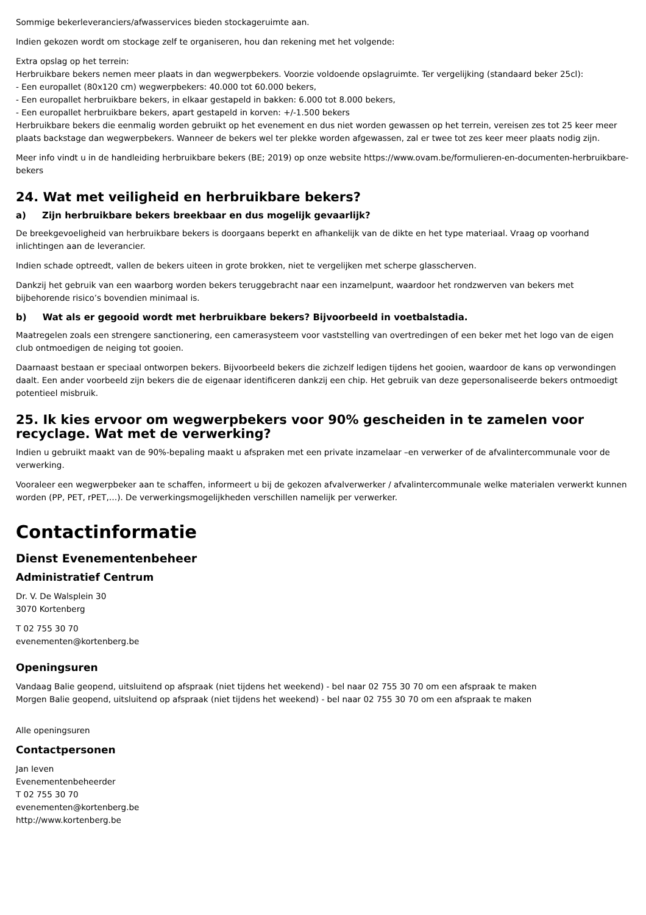Sommige bekerleveranciers/afwasservices bieden stockageruimte aan.
Indien gekozen wordt om stockage zelf te organiseren, hou dan rekening met het volgende:
Extra opslag op het terrein:
Herbruikbare bekers nemen meer plaats in dan wegwerpbekers. Voorzie voldoende opslagruimte. Ter vergelijking (standaard beker 25cl):
- Een europallet (80x120 cm) wegwerpbekers: 40.000 tot 60.000 bekers,
- Een europallet herbruikbare bekers, in elkaar gestapeld in bakken: 6.000 tot 8.000 bekers,
- Een europallet herbruikbare bekers, apart gestapeld in korven: +/-1.500 bekers
Herbruikbare bekers die eenmalig worden gebruikt op het evenement en dus niet worden gewassen op het terrein, vereisen zes tot 25 keer meer plaats backstage dan wegwerpbekers. Wanneer de bekers wel ter plekke worden afgewassen, zal er twee tot zes keer meer plaats nodig zijn.
Meer info vindt u in de handleiding herbruikbare bekers (BE; 2019) op onze website https://www.ovam.be/formulieren-en-documenten-herbruikbare-bekers
24. Wat met veiligheid en herbruikbare bekers?
a) Zijn herbruikbare bekers breekbaar en dus mogelijk gevaarlijk?
De breekgevoeligheid van herbruikbare bekers is doorgaans beperkt en afhankelijk van de dikte en het type materiaal. Vraag op voorhand inlichtingen aan de leverancier.
Indien schade optreedt, vallen de bekers uiteen in grote brokken, niet te vergelijken met scherpe glasscherven.
Dankzij het gebruik van een waarborg worden bekers teruggebracht naar een inzamelpunt, waardoor het rondzwerven van bekers met bijbehorende risico’s bovendien minimaal is.
b) Wat als er gegooid wordt met herbruikbare bekers? Bijvoorbeeld in voetbalstadia.
Maatregelen zoals een strengere sanctionering, een camerasysteem voor vaststelling van overtredingen of een beker met het logo van de eigen club ontmoedigen de neiging tot gooien.
Daarnaast bestaan er speciaal ontworpen bekers. Bijvoorbeeld bekers die zichzelf ledigen tijdens het gooien, waardoor de kans op verwondingen daalt. Een ander voorbeeld zijn bekers die de eigenaar identificeren dankzij een chip. Het gebruik van deze gepersonaliseerde bekers ontmoedigt potentieel misbruik.
25. Ik kies ervoor om wegwerpbekers voor 90% gescheiden in te zamelen voor recyclage. Wat met de verwerking?
Indien u gebruikt maakt van de 90%-bepaling maakt u afspraken met een private inzamelaar –en verwerker of de afvalintercommunale voor de verwerking.
Vooraleer een wegwerpbeker aan te schaffen, informeert u bij de gekozen afvalverwerker / afvalintercommunale welke materialen verwerkt kunnen worden (PP, PET, rPET,…). De verwerkingsmogelijkheden verschillen namelijk per verwerker.
Contactinformatie
Dienst Evenementenbeheer
Administratief Centrum
Dr. V. De Walsplein 30
3070 Kortenberg
T 02 755 30 70
evenementen@kortenberg.be
Openingsuren
Vandaag Balie geopend, uitsluitend op afspraak (niet tijdens het weekend) - bel naar 02 755 30 70 om een afspraak te maken
Morgen Balie geopend, uitsluitend op afspraak (niet tijdens het weekend) - bel naar 02 755 30 70 om een afspraak te maken
Alle openingsuren
Contactpersonen
Jan Ieven
Evenementenbeheerder
T 02 755 30 70
evenementen@kortenberg.be
http://www.kortenberg.be